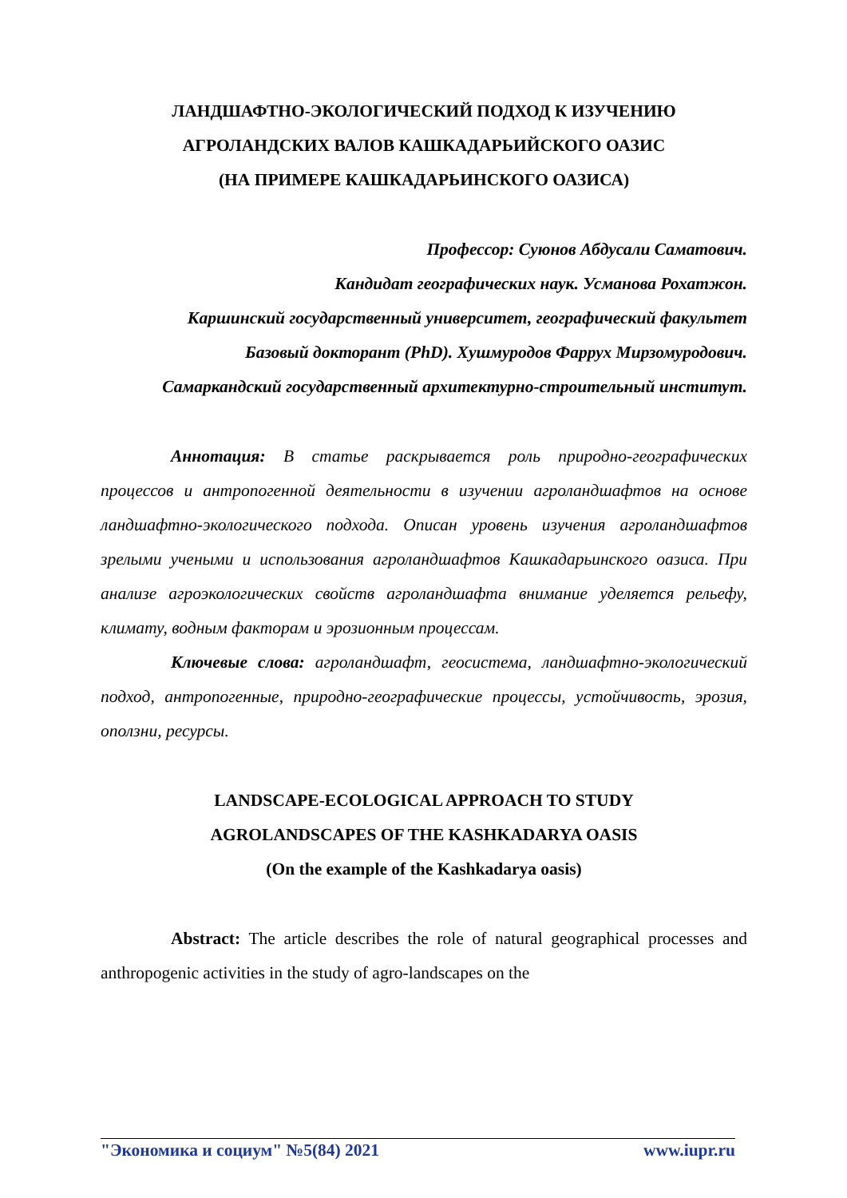ЛАНДШАФТНО-ЭКОЛОГИЧЕСКИЙ ПОДХОД К ИЗУЧЕНИЮ
АГРОЛАНДСКИХ ВАЛОВ КАШКАДАРЬИЙСКОГО ОАЗИС
(НА ПРИМЕРЕ КАШКАДАРЬИНСКОГО ОАЗИСА)
Профессор: Суюнов Абдусали Саматович.
Кандидат географических наук. Усманова Рохатжон.
Каршинский государственный университет, географический факультет
Базовый докторант (PhD). Хушмуродов Фаррух Мирзомуродович.
Самаркандский государственный архитектурно-строительный институт.
Аннотация: В статье раскрывается роль природно-географических процессов и антропогенной деятельности в изучении агроландшафтов на основе ландшафтно-экологического подхода. Описан уровень изучения агроландшафтов зрелыми учеными и использования агроландшафтов Кашкадарьинского оазиса. При анализе агроэкологических свойств агроландшафта внимание уделяется рельефу, климату, водным факторам и эрозионным процессам.
Ключевые слова: агроландшафт, геосистема, ландшафтно-экологический подход, антропогенные, природно-географические процессы, устойчивость, эрозия, оползни, ресурсы.
LANDSCAPE-ECOLOGICAL APPROACH TO STUDY
AGROLANDSCAPES OF THE KASHKADARYA OASIS
(On the example of the Kashkadarya oasis)
Abstract: The article describes the role of natural geographical processes and anthropogenic activities in the study of agro-landscapes on the
"Экономика и социум" №5(84) 2021 www.iupr.ru